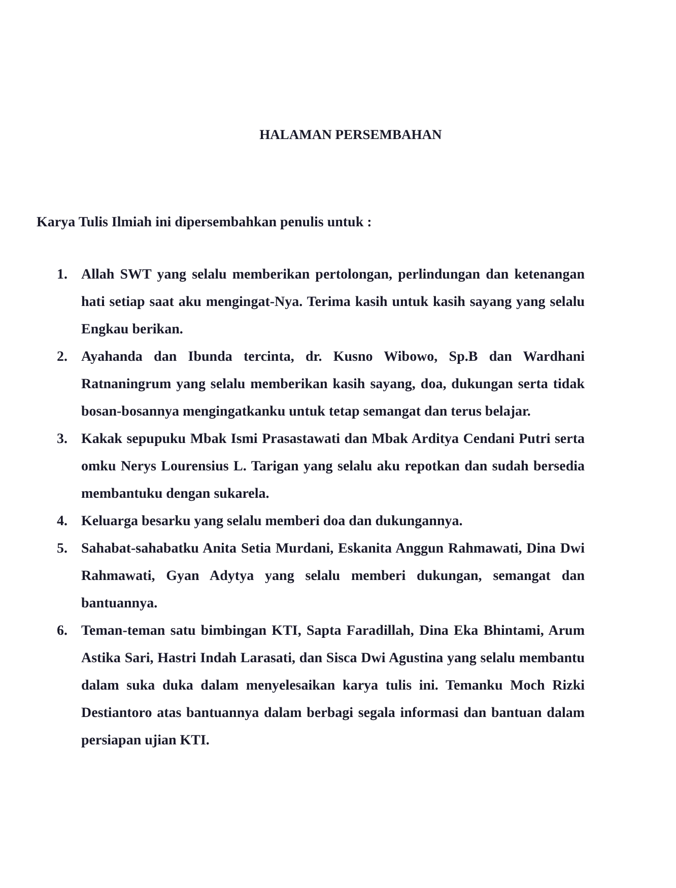HALAMAN PERSEMBAHAN
Karya Tulis Ilmiah ini dipersembahkan penulis untuk :
1. Allah SWT yang selalu memberikan pertolongan, perlindungan dan ketenangan hati setiap saat aku mengingat-Nya. Terima kasih untuk kasih sayang yang selalu Engkau berikan.
2. Ayahanda dan Ibunda tercinta, dr. Kusno Wibowo, Sp.B dan Wardhani Ratnaningrum yang selalu memberikan kasih sayang, doa, dukungan serta tidak bosan-bosannya mengingatkanku untuk tetap semangat dan terus belajar.
3. Kakak sepupuku Mbak Ismi Prasastawati dan Mbak Arditya Cendani Putri serta omku Nerys Lourensius L. Tarigan yang selalu aku repotkan dan sudah bersedia membantuku dengan sukarela.
4. Keluarga besarku yang selalu memberi doa dan dukungannya.
5. Sahabat-sahabatku Anita Setia Murdani, Eskanita Anggun Rahmawati, Dina Dwi Rahmawati, Gyan Adytya yang selalu memberi dukungan, semangat dan bantuannya.
6. Teman-teman satu bimbingan KTI, Sapta Faradillah, Dina Eka Bhintami, Arum Astika Sari, Hastri Indah Larasati, dan Sisca Dwi Agustina yang selalu membantu dalam suka duka dalam menyelesaikan karya tulis ini. Temanku Moch Rizki Destiantoro atas bantuannya dalam berbagi segala informasi dan bantuan dalam persiapan ujian KTI.